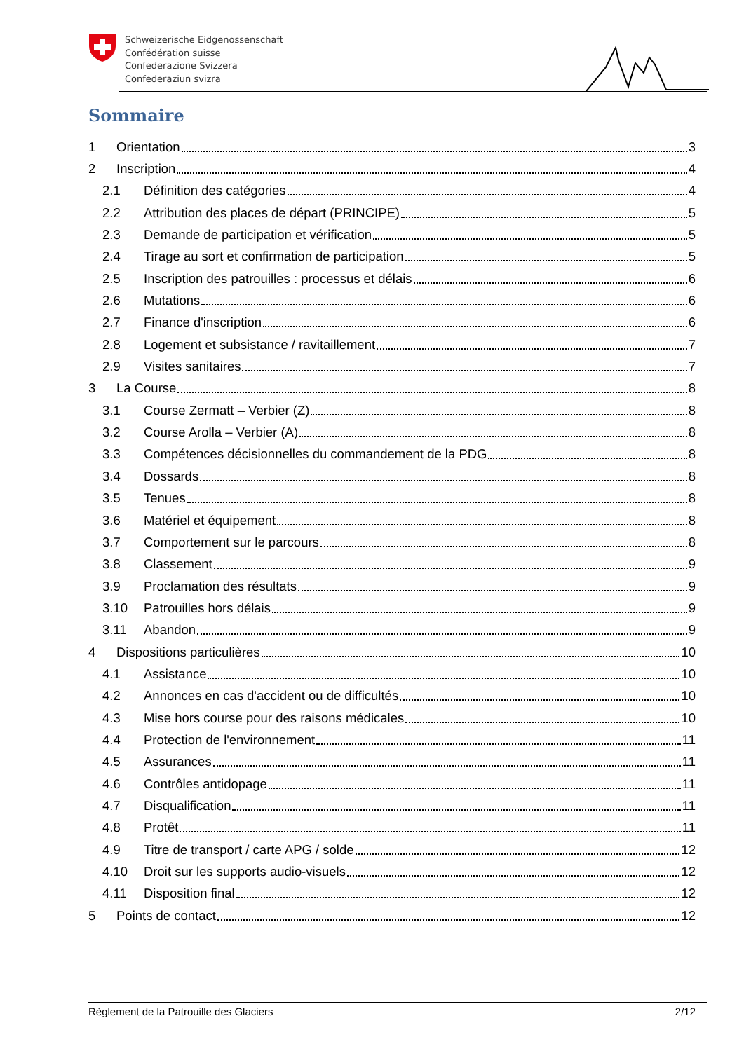Schweizerische Eidgenossenschaft
Confédération suisse
Confederazione Svizzera
Confederaziun svizra
Sommaire
1 Orientation 3
2 Inscription 4
2.1 Définition des catégories 4
2.2 Attribution des places de départ (PRINCIPE) 5
2.3 Demande de participation et vérification 5
2.4 Tirage au sort et confirmation de participation 5
2.5 Inscription des patrouilles : processus et délais 6
2.6 Mutations 6
2.7 Finance d'inscription 6
2.8 Logement et subsistance / ravitaillement 7
2.9 Visites sanitaires 7
3 La Course 8
3.1 Course Zermatt – Verbier (Z) 8
3.2 Course Arolla – Verbier (A) 8
3.3 Compétences décisionnelles du commandement de la PDG 8
3.4 Dossards 8
3.5 Tenues 8
3.6 Matériel et équipement 8
3.7 Comportement sur le parcours 8
3.8 Classement 9
3.9 Proclamation des résultats 9
3.10 Patrouilles hors délais 9
3.11 Abandon 9
4 Dispositions particulières 10
4.1 Assistance 10
4.2 Annonces en cas d'accident ou de difficultés 10
4.3 Mise hors course pour des raisons médicales 10
4.4 Protection de l'environnement 11
4.5 Assurances 11
4.6 Contrôles antidopage 11
4.7 Disqualification 11
4.8 Protêt 11
4.9 Titre de transport / carte APG / solde 12
4.10 Droit sur les supports audio-visuels 12
4.11 Disposition final 12
5 Points de contact 12
Règlement de la Patrouille des Glaciers 2/12